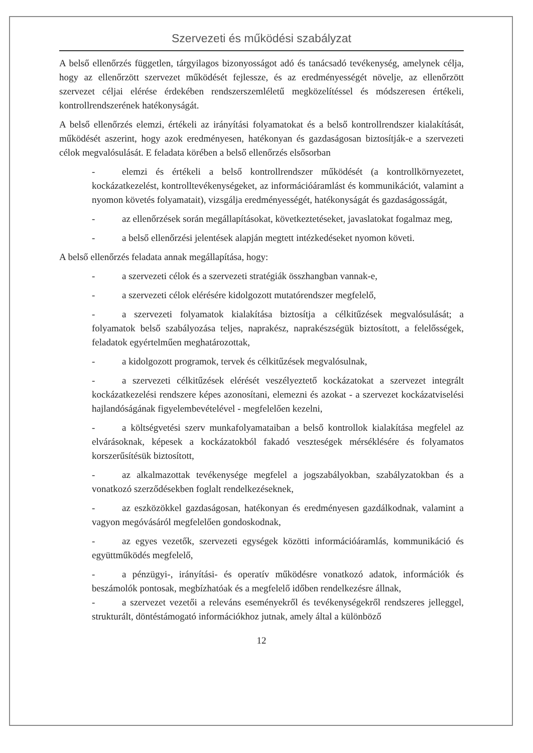Szervezeti és működési szabályzat
A belső ellenőrzés független, tárgyilagos bizonyosságot adó és tanácsadó tevékenység, amelynek célja, hogy az ellenőrzött szervezet működését fejlessze, és az eredményességét növelje, az ellenőrzött szervezet céljai elérése érdekében rendszerszemléletű megközelítéssel és módszeresen értékeli, kontrollrendszerének hatékonyságát.
A belső ellenőrzés elemzi, értékeli az irányítási folyamatokat és a belső kontrollrendszer kialakítását, működését aszerint, hogy azok eredményesen, hatékonyan és gazdaságosan biztosítják-e a szervezeti célok megvalósulását. E feladata körében a belső ellenőrzés elsősorban
- elemzi és értékeli a belső kontrollrendszer működését (a kontrollkörnyezetet, kockázatkezelést, kontrolltevékenységeket, az információáramlást és kommunikációt, valamint a nyomon követés folyamatait), vizsgálja eredményességét, hatékonyságát és gazdaságosságát,
- az ellenőrzések során megállapításokat, következtetéseket, javaslatokat fogalmaz meg,
- a belső ellenőrzési jelentések alapján megtett intézkedéseket nyomon követi.
A belső ellenőrzés feladata annak megállapítása, hogy:
- a szervezeti célok és a szervezeti stratégiák összhangban vannak-e,
- a szervezeti célok elérésére kidolgozott mutatórendszer megfelelő,
- a szervezeti folyamatok kialakítása biztosítja a célkitűzések megvalósulását; a folyamatok belső szabályozása teljes, naprakész, naprakészségük biztosított, a felelősségek, feladatok egyértelműen meghatározottak,
- a kidolgozott programok, tervek és célkitűzések megvalósulnak,
- a szervezeti célkitűzések elérését veszélyeztető kockázatokat a szervezet integrált kockázatkezelési rendszere képes azonosítani, elemezni és azokat - a szervezet kockázatviselési hajlandóságának figyelembevételével - megfelelően kezelni,
- a költségvetési szerv munkafolyamataiban a belső kontrollok kialakítása megfelel az elvárásoknak, képesek a kockázatokból fakadó veszteségek mérséklésére és folyamatos korszerűsítésük biztosított,
- az alkalmazottak tevékenysége megfelel a jogszabályokban, szabályzatokban és a vonatkozó szerződésekben foglalt rendelkezéseknek,
- az eszközökkel gazdaságosan, hatékonyan és eredményesen gazdálkodnak, valamint a vagyon megóvásáról megfelelően gondoskodnak,
- az egyes vezetők, szervezeti egységek közötti információáramlás, kommunikáció és együttműködés megfelelő,
- a pénzügyi-, irányítási- és operatív működésre vonatkozó adatok, információk és beszámolók pontosak, megbízhatóak és a megfelelő időben rendelkezésre állnak,
- a szervezet vezetői a releváns eseményekről és tevékenységekről rendszeres jelleggel, strukturált, döntéstámogató információkhoz jutnak, amely által a különböző
12